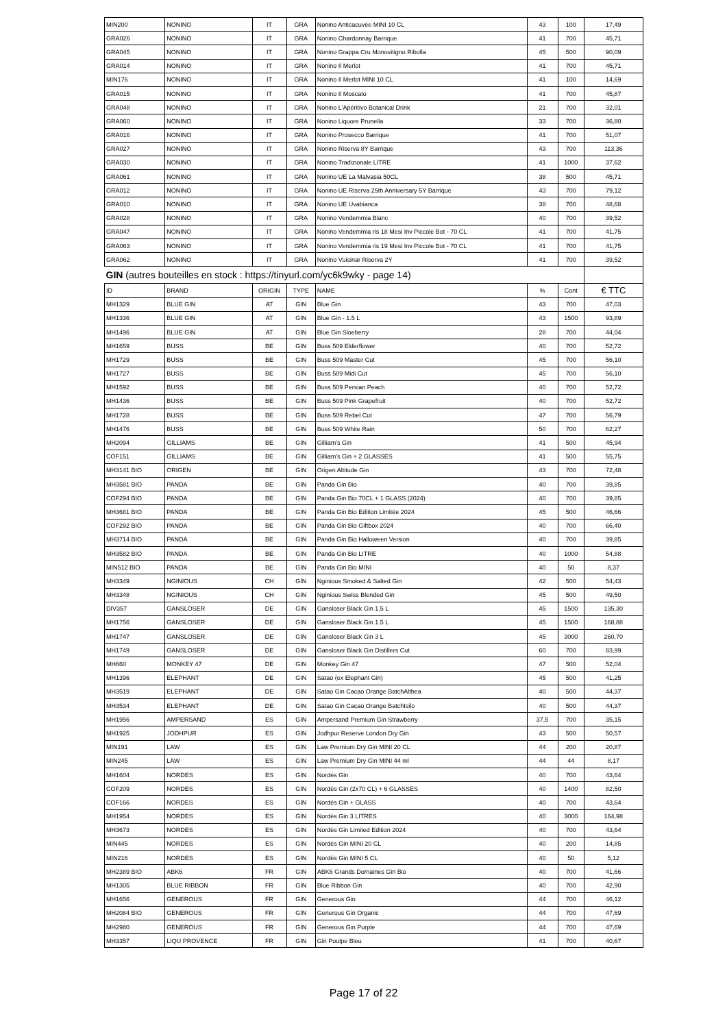| MIN200 | NONINO | IT | GRA | Nonino Anticacuvée MINI 10 CL | 43 | 100 | 17,49 |
| GRA026 | NONINO | IT | GRA | Nonino Chardonnay Barrique | 41 | 700 | 45,71 |
| GRA045 | NONINO | IT | GRA | Nonino Grappa Cru Monovitigno Ribolla | 45 | 500 | 90,09 |
| GRA014 | NONINO | IT | GRA | Nonino Il Merlot | 41 | 700 | 45,71 |
| MIN176 | NONINO | IT | GRA | Nonino Il Merlot MINI 10 CL | 41 | 100 | 14,69 |
| GRA015 | NONINO | IT | GRA | Nonino Il Moscato | 41 | 700 | 45,87 |
| GRA048 | NONINO | IT | GRA | Nonino L'Apéritivo Botanical Drink | 21 | 700 | 32,01 |
| GRA060 | NONINO | IT | GRA | Nonino Liquore Prunella | 33 | 700 | 36,80 |
| GRA016 | NONINO | IT | GRA | Nonino Prosecco Barrique | 41 | 700 | 51,07 |
| GRA027 | NONINO | IT | GRA | Nonino Riserva 8Y Barrique | 43 | 700 | 113,36 |
| GRA030 | NONINO | IT | GRA | Nonino Tradizionale LITRE | 41 | 1000 | 37,62 |
| GRA061 | NONINO | IT | GRA | Nonino UE La Malvasia 50CL | 38 | 500 | 45,71 |
| GRA012 | NONINO | IT | GRA | Nonino UE Riserva 25th Anniversary 5Y Barrique | 43 | 700 | 79,12 |
| GRA010 | NONINO | IT | GRA | Nonino UE Uvabianca | 38 | 700 | 48,68 |
| GRA028 | NONINO | IT | GRA | Nonino Vendemmia Blanc | 40 | 700 | 39,52 |
| GRA047 | NONINO | IT | GRA | Nonino Vendemmia ris 18 Mesi Inv Piccole Bot - 70 CL | 41 | 700 | 41,75 |
| GRA063 | NONINO | IT | GRA | Nonino Vendemmia ris 19 Mesi Inv Piccole Bot - 70 CL | 41 | 700 | 41,75 |
| GRA062 | NONINO | IT | GRA | Nonino Vuisinar Riserva 2Y | 41 | 700 | 39,52 |
| GIN (autres bouteilles en stock : https://tinyurl.com/yc6k9wky - page 14) | | | | | | | |
| ID | BRAND | ORIGIN | TYPE | NAME | % | Cont | € TTC |
| MH1329 | BLUE GIN | AT | GIN | Blue Gin | 43 | 700 | 47,03 |
| MH1336 | BLUE GIN | AT | GIN | Blue Gin - 1.5 L | 43 | 1500 | 93,89 |
| MH1496 | BLUE GIN | AT | GIN | Blue Gin Sloeberry | 28 | 700 | 44,04 |
| MH1659 | BUSS | BE | GIN | Buss 509 Elderflower | 40 | 700 | 52,72 |
| MH1729 | BUSS | BE | GIN | Buss 509 Master Cut | 45 | 700 | 56,10 |
| MH1727 | BUSS | BE | GIN | Buss 509 Midi Cut | 45 | 700 | 56,10 |
| MH1592 | BUSS | BE | GIN | Buss 509 Persian Peach | 40 | 700 | 52,72 |
| MH1436 | BUSS | BE | GIN | Buss 509 Pink Grapefruit | 40 | 700 | 52,72 |
| MH1728 | BUSS | BE | GIN | Buss 509 Rebel Cut | 47 | 700 | 56,79 |
| MH1476 | BUSS | BE | GIN | Buss 509 White Rain | 50 | 700 | 62,27 |
| MH2094 | GILLIAMS | BE | GIN | Gilliam's Gin | 41 | 500 | 45,94 |
| COF151 | GILLIAMS | BE | GIN | Gilliam's Gin + 2 GLASSES | 41 | 500 | 55,75 |
| MH3141 BIO | ORIGEN | BE | GIN | Origen Altitude Gin | 43 | 700 | 72,48 |
| MH3581 BIO | PANDA | BE | GIN | Panda Gin Bio | 40 | 700 | 39,85 |
| COF294 BIO | PANDA | BE | GIN | Panda Gin Bio 70CL + 1 GLASS (2024) | 40 | 700 | 39,85 |
| MH3681 BIO | PANDA | BE | GIN | Panda Gin Bio Edition Limitée 2024 | 45 | 500 | 46,66 |
| COF292 BIO | PANDA | BE | GIN | Panda Gin Bio Giftbox 2024 | 40 | 700 | 66,40 |
| MH3714 BIO | PANDA | BE | GIN | Panda Gin Bio Halloween Version | 40 | 700 | 39,85 |
| MH3582 BIO | PANDA | BE | GIN | Panda Gin Bio LITRE | 40 | 1000 | 54,88 |
| MIN512 BIO | PANDA | BE | GIN | Panda Gin Bio MINI | 40 | 50 | 8,37 |
| MH3349 | NGINIOUS | CH | GIN | Nginious Smoked & Salted Gin | 42 | 500 | 54,43 |
| MH3348 | NGINIOUS | CH | GIN | Nginious Swiss Blended Gin | 45 | 500 | 49,50 |
| DIV357 | GANSLOSER | DE | GIN | Gansloser Black Gin 1.5 L | 45 | 1500 | 135,30 |
| MH1756 | GANSLOSER | DE | GIN | Gansloser Black Gin 1.5 L | 45 | 1500 | 168,88 |
| MH1747 | GANSLOSER | DE | GIN | Gansloser Black Gin 3 L | 45 | 3000 | 260,70 |
| MH1749 | GANSLOSER | DE | GIN | Gansloser Black Gin Distillers Cut | 60 | 700 | 83,99 |
| MH660 | MONKEY 47 | DE | GIN | Monkey Gin 47 | 47 | 500 | 52,04 |
| MH1396 | ELEPHANT | DE | GIN | Satao (ex Elephant Gin) | 45 | 500 | 41,25 |
| MH3519 | ELEPHANT | DE | GIN | Satao Gin Cacao Orange BatchAlthea | 40 | 500 | 44,37 |
| MH3534 | ELEPHANT | DE | GIN | Satao Gin Cacao Orange BatchIsilo | 40 | 500 | 44,37 |
| MH1956 | AMPERSAND | ES | GIN | Ampersand Premium Gin Strawberry | 37,5 | 700 | 35,15 |
| MH1925 | JODHPUR | ES | GIN | Jodhpur Reserve London Dry Gin | 43 | 500 | 50,57 |
| MIN191 | LAW | ES | GIN | Law Premium Dry Gin MINI 20 CL | 44 | 200 | 20,87 |
| MIN245 | LAW | ES | GIN | Law Premium Dry Gin MINI 44 ml | 44 | 44 | 8,17 |
| MH1604 | NORDES | ES | GIN | Nordés Gin | 40 | 700 | 43,64 |
| COF209 | NORDES | ES | GIN | Nordés Gin (2x70 CL) + 6 GLASSES | 40 | 1400 | 82,50 |
| COF166 | NORDES | ES | GIN | Nordés Gin + GLASS | 40 | 700 | 43,64 |
| MH1954 | NORDES | ES | GIN | Nordés Gin 3 LITRES | 40 | 3000 | 164,98 |
| MH3673 | NORDES | ES | GIN | Nordés Gin Limited Edition 2024 | 40 | 700 | 43,64 |
| MIN445 | NORDES | ES | GIN | Nordés Gin MINI 20 CL | 40 | 200 | 14,85 |
| MIN216 | NORDES | ES | GIN | Nordés Gin MINI 5 CL | 40 | 50 | 5,12 |
| MH2389 BIO | ABK6 | FR | GIN | ABK6 Grands Domaines Gin Bio | 40 | 700 | 41,66 |
| MH1305 | BLUE RIBBON | FR | GIN | Blue Ribbon Gin | 40 | 700 | 42,90 |
| MH1656 | GENEROUS | FR | GIN | Generous Gin | 44 | 700 | 46,12 |
| MH2084 BIO | GENEROUS | FR | GIN | Generous Gin Organic | 44 | 700 | 47,69 |
| MH2980 | GENEROUS | FR | GIN | Generous Gin Purple | 44 | 700 | 47,69 |
| MH3357 | LIQU PROVENCE | FR | GIN | Gin Poulpe Bleu | 41 | 700 | 40,67 |
Page 17 of 22